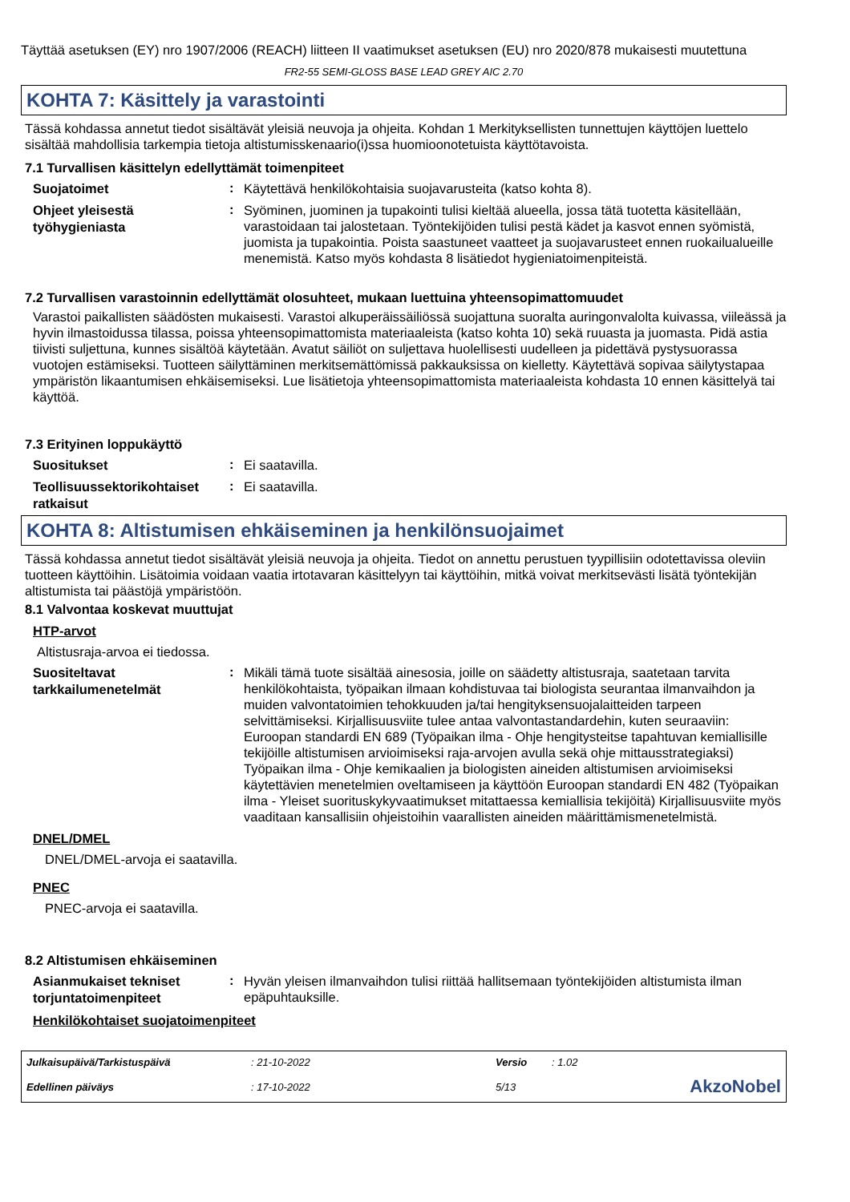Täyttää asetuksen (EY) nro 1907/2006 (REACH) liitteen II vaatimukset asetuksen (EU) nro 2020/878 mukaisesti muutettuna
FR2-55 SEMI-GLOSS BASE LEAD GREY AIC 2.70
KOHTA 7: Käsittely ja varastointi
Tässä kohdassa annetut tiedot sisältävät yleisiä neuvoja ja ohjeita. Kohdan 1 Merkityksellisten tunnettujen käyttöjen luettelo sisältää mahdollisia tarkempia tietoja altistumisskenaario(i)ssa huomioonotetuista käyttötavoista.
7.1 Turvallisen käsittelyn edellyttämät toimenpiteet
Suojatoimet
:
Käytettävä henkilökohtaisia suojavarusteita (katso kohta 8).
Ohjeet yleisestä työhygieniasta
:
Syöminen, juominen ja tupakointi tulisi kieltää alueella, jossa tätä tuotetta käsitellään, varastoidaan tai jalostetaan. Työntekijöiden tulisi pestä kädet ja kasvot ennen syömistä, juomista ja tupakointia. Poista saastuneet vaatteet ja suojavarusteet ennen ruokailualueille menemistä. Katso myös kohdasta 8 lisätiedot hygieniatoimenpiteistä.
7.2 Turvallisen varastoinnin edellyttämät olosuhteet, mukaan luettuina yhteensopimattomuudet
Varastoi paikallisten säädösten mukaisesti. Varastoi alkuperäissäiliössä suojattuna suoralta auringonvalolta kuivassa, viileässä ja hyvin ilmastoidussa tilassa, poissa yhteensopimattomista materiaaleista (katso kohta 10) sekä ruuasta ja juomasta. Pidä astia tiivisti suljettuna, kunnes sisältöä käytetään. Avatut säiliöt on suljettava huolellisesti uudelleen ja pidettävä pystysuorassa vuotojen estämiseksi. Tuotteen säilyttäminen merkitsemättömissä pakkauksissa on kielletty. Käytettävä sopivaa säilytystapaa ympäristön likaantumisen ehkäisemiseksi. Lue lisätietoja yhteensopimattomista materiaaleista kohdasta 10 ennen käsittelyä tai käyttöä.
7.3 Erityinen loppukäyttö
Suositukset
:
Ei saatavilla.
Teollisuussektorikohtaiset ratkaisut
:
Ei saatavilla.
KOHTA 8: Altistumisen ehkäiseminen ja henkilönsuojaimet
Tässä kohdassa annetut tiedot sisältävät yleisiä neuvoja ja ohjeita. Tiedot on annettu perustuen tyypillisiin odotettavissa oleviin tuotteen käyttöihin. Lisätoimia voidaan vaatia irtotavaran käsittelyyn tai käyttöihin, mitkä voivat merkitsevästi lisätä työntekijän altistumista tai päästöjä ympäristöön.
8.1 Valvontaa koskevat muuttujat
HTP-arvot
Altistusraja-arvoa ei tiedossa.
Suositeltavat tarkkailumenetelmät
:
Mikäli tämä tuote sisältää ainesosia, joille on säädetty altistusraja, saatetaan tarvita henkilökohtaista, työpaikan ilmaan kohdistuvaa tai biologista seurantaa ilmanvaihdon ja muiden valvontatoimien tehokkuuden ja/tai hengityksensuojalaitteiden tarpeen selvittämiseksi. Kirjallisuusviite tulee antaa valvontastandardehin, kuten seuraaviin: Euroopan standardi EN 689 (Työpaikan ilma - Ohje hengitysteitse tapahtuvan kemiallisille tekijöille altistumisen arvioimiseksi raja-arvojen avulla sekä ohje mittausstrategiaksi) Työpaikan ilma - Ohje kemikaalien ja biologisten aineiden altistumisen arvioimiseksi käytettävien menetelmien oveltamiseen ja käyttöön Euroopan standardi EN 482 (Työpaikan ilma - Yleiset suorituskykyvaatimukset mitattaessa kemiallisia tekijöitä) Kirjallisuusviite myös vaaditaan kansallisiin ohjeistoihin vaarallisten aineiden määrittämismenetelmistä.
DNEL/DMEL
DNEL/DMEL-arvoja ei saatavilla.
PNEC
PNEC-arvoja ei saatavilla.
8.2 Altistumisen ehkäiseminen
Asianmukaiset tekniset torjuntatoimenpiteet
:
Hyvän yleisen ilmanvaihdon tulisi riittää hallitsemaan työntekijöiden altistumista ilman epäpuhtauksille.
Henkilökohtaiset suojatoimenpiteet
Julkaisupäivä/Tarkistuspäivä
: 21-10-2022
Versio
: 1.02
Edellinen päiväys
: 17-10-2022
5/13
AkzoNobel